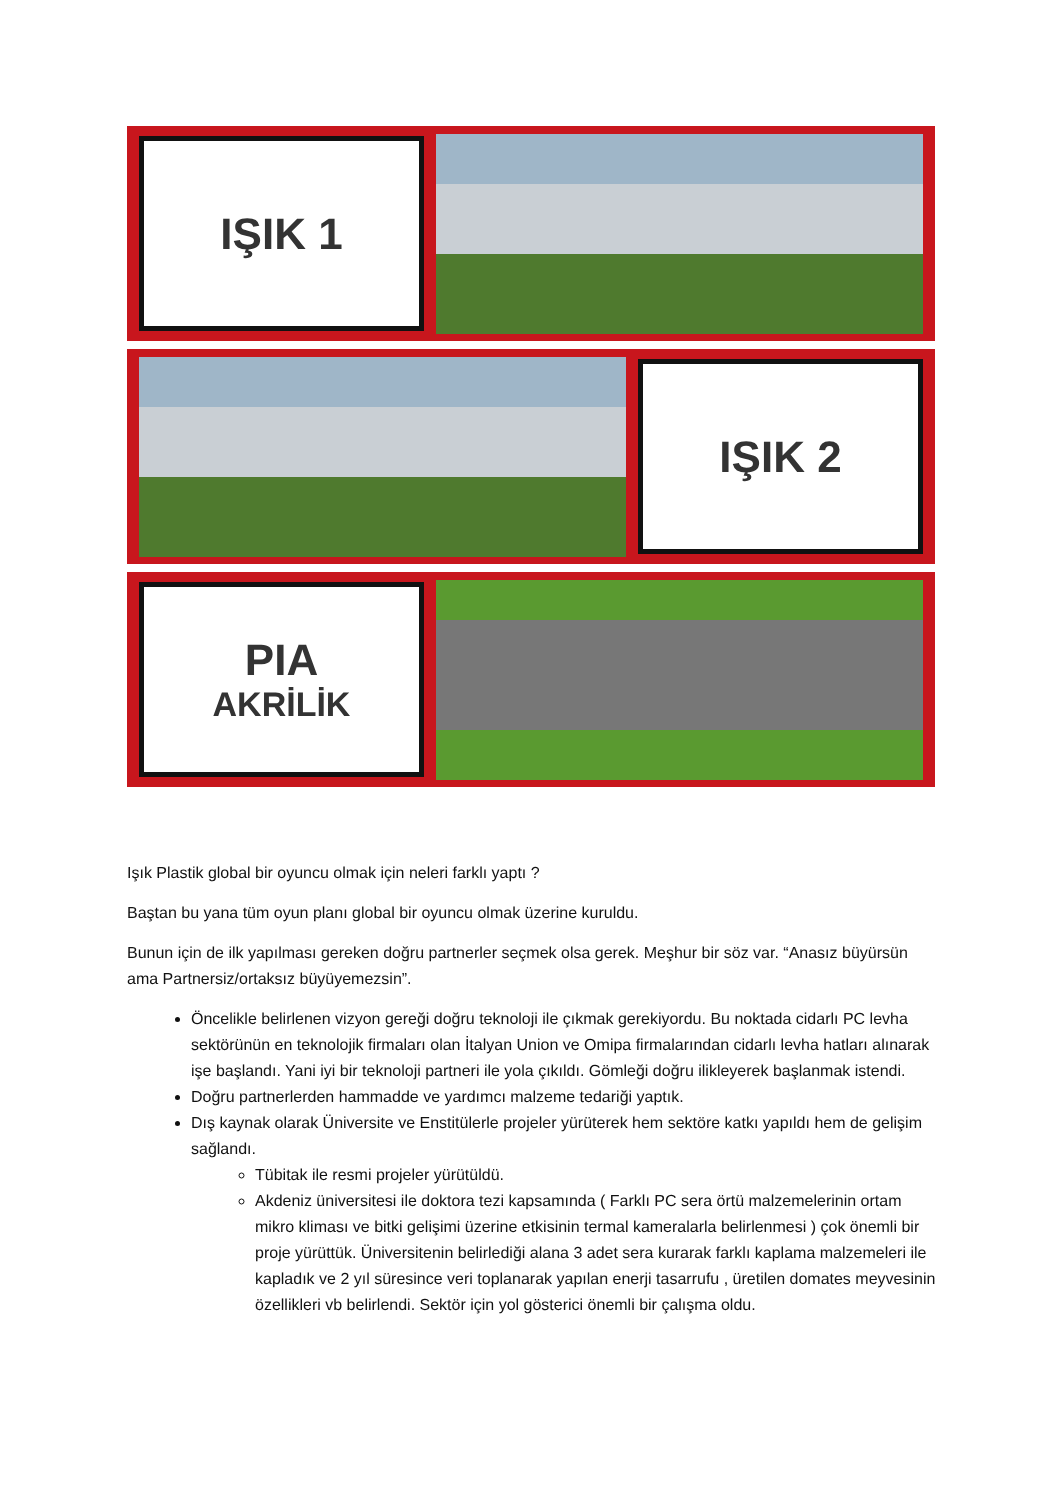IŞIK 1
IŞIK 2
PIA
AKRİLİK
Işık Plastik global bir oyuncu olmak için neleri farklı yaptı ?
Baştan bu yana tüm oyun planı global bir oyuncu olmak üzerine kuruldu.
Bunun için de ilk yapılması gereken doğru partnerler seçmek olsa gerek. Meşhur bir söz var. “Anasız büyürsün ama Partnersiz/ortaksız büyüyemezsin”.
Öncelikle belirlenen vizyon gereği doğru teknoloji ile çıkmak gerekiyordu. Bu noktada cidarlı PC levha sektörünün en teknolojik firmaları olan İtalyan Union ve Omipa firmalarından cidarlı levha hatları alınarak işe başlandı. Yani iyi bir teknoloji partneri ile yola çıkıldı. Gömleği doğru ilikleyerek başlanmak istendi.
Doğru partnerlerden hammadde ve yardımcı malzeme tedariği yaptık.
Dış kaynak olarak Üniversite ve Enstitülerle projeler yürüterek hem sektöre katkı yapıldı hem de gelişim sağlandı.
Tübitak ile resmi projeler yürütüldü.
Akdeniz üniversitesi ile doktora tezi kapsamında ( Farklı PC sera örtü malzemelerinin ortam mikro kliması ve bitki gelişimi üzerine etkisinin termal kameralarla belirlenmesi ) çok önemli bir proje yürüttük. Üniversitenin belirlediği alana 3 adet sera kurarak farklı kaplama malzemeleri ile kapladık ve 2 yıl süresince veri toplanarak yapılan enerji tasarrufu , üretilen domates meyvesinin özellikleri vb belirlendi. Sektör için yol gösterici önemli bir çalışma oldu.